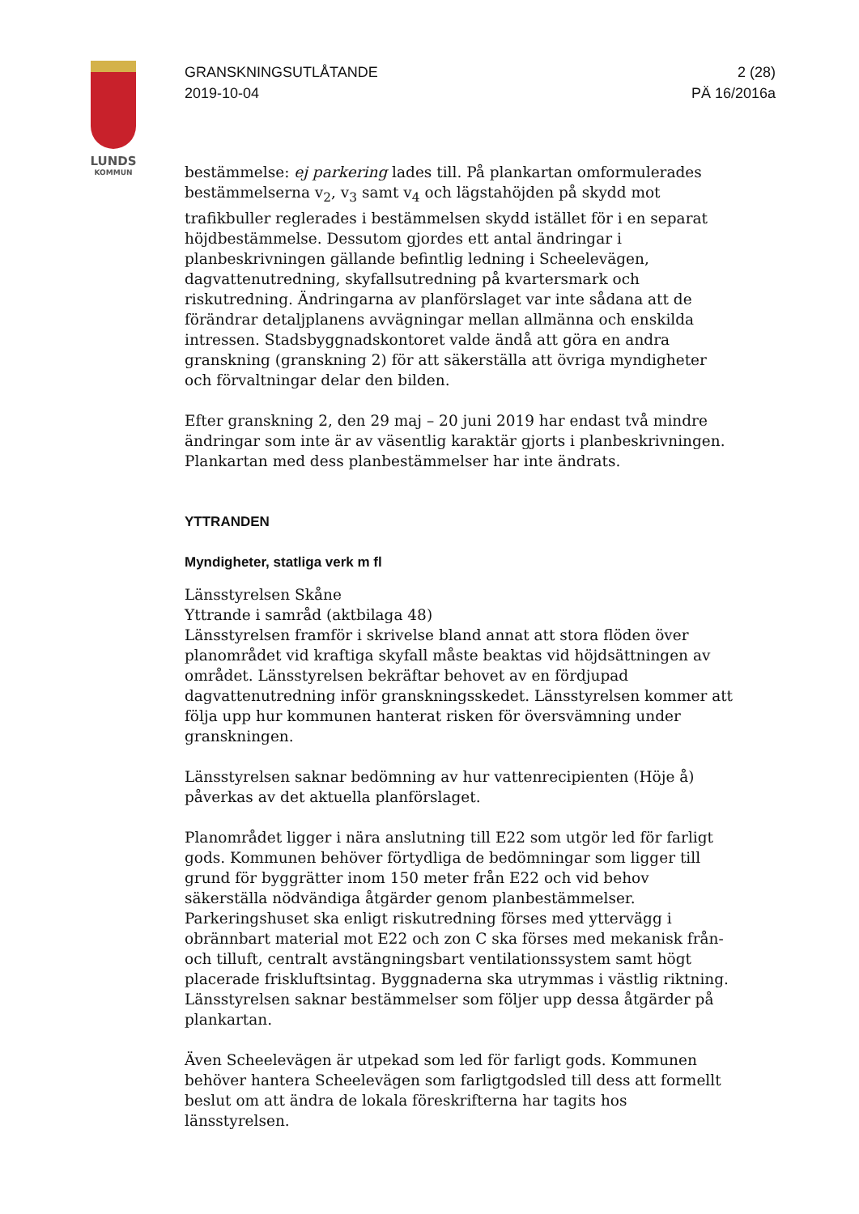LUNDS
KOMMUN
GRANSKNINGSUTLÅTANDE
2019-10-04
2 (28)
PÄ 16/2016a
bestämmelse: ej parkering lades till. På plankartan omformulerades bestämmelserna v<sub>2</sub>, v<sub>3</sub> samt v<sub>4</sub> och lägstahöjden på skydd mot trafikbuller reglerades i bestämmelsen skydd istället för i en separat höjdbestämmelse. Dessutom gjordes ett antal ändringar i planbeskrivningen gällande befintlig ledning i Scheelevägen, dagvattenutredning, skyfallsutredning på kvartersmark och riskutredning. Ändringarna av planförslaget var inte sådana att de förändrar detaljplanens avvägningar mellan allmänna och enskilda intressen. Stadsbyggnadskontoret valde ändå att göra en andra granskning (granskning 2) för att säkerställa att övriga myndigheter och förvaltningar delar den bilden.
Efter granskning 2, den 29 maj – 20 juni 2019 har endast två mindre ändringar som inte är av väsentlig karaktär gjorts i planbeskrivningen. Plankartan med dess planbestämmelser har inte ändrats.
YTTRANDEN
Myndigheter, statliga verk m fl
Länsstyrelsen Skåne
Yttrande i samråd (aktbilaga 48)
Länsstyrelsen framför i skrivelse bland annat att stora flöden över planområdet vid kraftiga skyfall måste beaktas vid höjdsättningen av området. Länsstyrelsen bekräftar behovet av en fördjupad dagvattenutredning inför granskningsskedet. Länsstyrelsen kommer att följa upp hur kommunen hanterat risken för översvämning under granskningen.
Länsstyrelsen saknar bedömning av hur vattenrecipienten (Höje å) påverkas av det aktuella planförslaget.
Planområdet ligger i nära anslutning till E22 som utgör led för farligt gods. Kommunen behöver förtydliga de bedömningar som ligger till grund för byggrätter inom 150 meter från E22 och vid behov säkerställa nödvändiga åtgärder genom planbestämmelser. Parkeringshuset ska enligt riskutredning förses med yttervägg i obrännbart material mot E22 och zon C ska förses med mekanisk från- och tilluft, centralt avstängningsbart ventilationssystem samt högt placerade friskluftsintag. Byggnaderna ska utrymmas i västlig riktning. Länsstyrelsen saknar bestämmelser som följer upp dessa åtgärder på plankartan.
Även Scheelevägen är utpekad som led för farligt gods. Kommunen behöver hantera Scheelevägen som farligtgodsled till dess att formellt beslut om att ändra de lokala föreskrifterna har tagits hos länsstyrelsen.